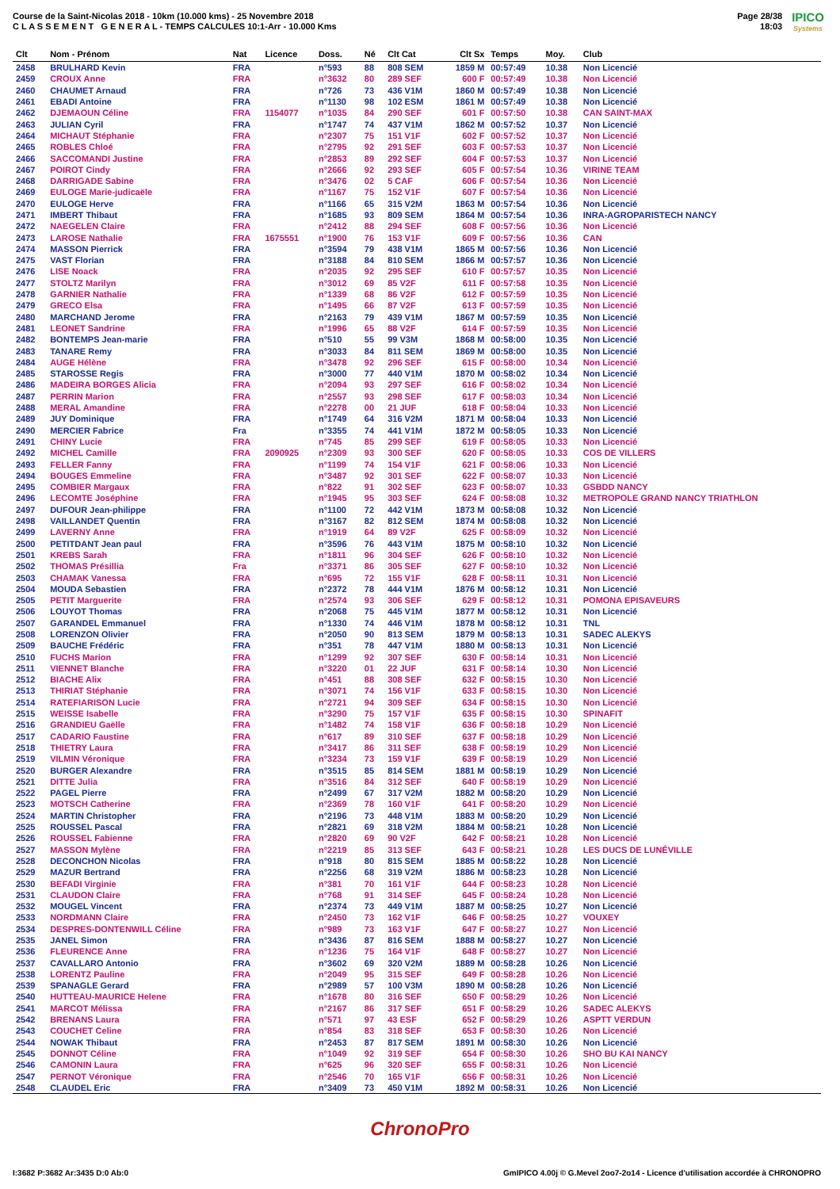Course de la Saint-Nicolas 2018 - 10km (10.000 kms) - 25 Novembre 2018
C L A S S E M E N T G E N E R A L - TEMPS CALCULES 10:1-Arr - 10.000 Kms
Page 28/38
18:03
IPICO
Systems
| Clt | Nom - Prénom | Nat | Licence | Doss. | Né | Clt Cat | Clt Sx | Temps | Moy. | Club |
| --- | --- | --- | --- | --- | --- | --- | --- | --- | --- | --- |
| 2458 | BRULHARD Kevin | FRA | | n°593 | 88 | 808 SEM | 1859 M | 00:57:49 | 10.38 | Non Licencié |
| 2459 | CROUX Anne | FRA | | n°3632 | 80 | 289 SEF | 600 F | 00:57:49 | 10.38 | Non Licencié |
| 2460 | CHAUMET Arnaud | FRA | | n°726 | 73 | 436 V1M | 1860 M | 00:57:49 | 10.38 | Non Licencié |
| 2461 | EBADI Antoine | FRA | | n°1130 | 98 | 102 ESM | 1861 M | 00:57:49 | 10.38 | Non Licencié |
| 2462 | DJEMAOUN Céline | FRA | 1154077 | n°1035 | 84 | 290 SEF | 601 F | 00:57:50 | 10.38 | CAN SAINT-MAX |
| 2463 | JULIAN Cyril | FRA | | n°1747 | 74 | 437 V1M | 1862 M | 00:57:52 | 10.37 | Non Licencié |
| 2464 | MICHAUT Stéphanie | FRA | | n°2307 | 75 | 151 V1F | 602 F | 00:57:52 | 10.37 | Non Licencié |
| 2465 | ROBLES Chloé | FRA | | n°2795 | 92 | 291 SEF | 603 F | 00:57:53 | 10.37 | Non Licencié |
| 2466 | SACCOMANDI Justine | FRA | | n°2853 | 89 | 292 SEF | 604 F | 00:57:53 | 10.37 | Non Licencié |
| 2467 | POIROT Cindy | FRA | | n°2666 | 92 | 293 SEF | 605 F | 00:57:54 | 10.36 | VIRINE TEAM |
| 2468 | DARRIGADE Sabine | FRA | | n°3476 | 02 | 5 CAF | 606 F | 00:57:54 | 10.36 | Non Licencié |
| 2469 | EULOGE Marie-judicaële | FRA | | n°1167 | 75 | 152 V1F | 607 F | 00:57:54 | 10.36 | Non Licencié |
| 2470 | EULOGE Herve | FRA | | n°1166 | 65 | 315 V2M | 1863 M | 00:57:54 | 10.36 | Non Licencié |
| 2471 | IMBERT Thibaut | FRA | | n°1685 | 93 | 809 SEM | 1864 M | 00:57:54 | 10.36 | INRA-AGROPARISTECH NANCY |
| 2472 | NAEGELEN Claire | FRA | | n°2412 | 88 | 294 SEF | 608 F | 00:57:56 | 10.36 | Non Licencié |
| 2473 | LAROSE Nathalie | FRA | 1675551 | n°1900 | 76 | 153 V1F | 609 F | 00:57:56 | 10.36 | CAN |
| 2474 | MASSON Pierrick | FRA | | n°3594 | 79 | 438 V1M | 1865 M | 00:57:56 | 10.36 | Non Licencié |
| 2475 | VAST Florian | FRA | | n°3188 | 84 | 810 SEM | 1866 M | 00:57:57 | 10.36 | Non Licencié |
| 2476 | LISE Noack | FRA | | n°2035 | 92 | 295 SEF | 610 F | 00:57:57 | 10.35 | Non Licencié |
| 2477 | STOLTZ Marilyn | FRA | | n°3012 | 69 | 85 V2F | 611 F | 00:57:58 | 10.35 | Non Licencié |
| 2478 | GARNIER Nathalie | FRA | | n°1339 | 68 | 86 V2F | 612 F | 00:57:59 | 10.35 | Non Licencié |
| 2479 | GRECO Elsa | FRA | | n°1495 | 66 | 87 V2F | 613 F | 00:57:59 | 10.35 | Non Licencié |
| 2480 | MARCHAND Jerome | FRA | | n°2163 | 79 | 439 V1M | 1867 M | 00:57:59 | 10.35 | Non Licencié |
| 2481 | LEONET Sandrine | FRA | | n°1996 | 65 | 88 V2F | 614 F | 00:57:59 | 10.35 | Non Licencié |
| 2482 | BONTEMPS Jean-marie | FRA | | n°510 | 55 | 99 V3M | 1868 M | 00:58:00 | 10.35 | Non Licencié |
| 2483 | TANARE Remy | FRA | | n°3033 | 84 | 811 SEM | 1869 M | 00:58:00 | 10.35 | Non Licencié |
| 2484 | AUGE Hélène | FRA | | n°3478 | 92 | 296 SEF | 615 F | 00:58:00 | 10.34 | Non Licencié |
| 2485 | STAROSSE Regis | FRA | | n°3000 | 77 | 440 V1M | 1870 M | 00:58:02 | 10.34 | Non Licencié |
| 2486 | MADEIRA BORGES Alicia | FRA | | n°2094 | 93 | 297 SEF | 616 F | 00:58:02 | 10.34 | Non Licencié |
| 2487 | PERRIN Marion | FRA | | n°2557 | 93 | 298 SEF | 617 F | 00:58:03 | 10.34 | Non Licencié |
| 2488 | MERAL Amandine | FRA | | n°2278 | 00 | 21 JUF | 618 F | 00:58:04 | 10.33 | Non Licencié |
| 2489 | JUY Dominique | FRA | | n°1749 | 64 | 316 V2M | 1871 M | 00:58:04 | 10.33 | Non Licencié |
| 2490 | MERCIER Fabrice | Fra | | n°3355 | 74 | 441 V1M | 1872 M | 00:58:05 | 10.33 | Non Licencié |
| 2491 | CHINY Lucie | FRA | | n°745 | 85 | 299 SEF | 619 F | 00:58:05 | 10.33 | Non Licencié |
| 2492 | MICHEL Camille | FRA | 2090925 | n°2309 | 93 | 300 SEF | 620 F | 00:58:05 | 10.33 | COS DE VILLERS |
| 2493 | FELLER Fanny | FRA | | n°1199 | 74 | 154 V1F | 621 F | 00:58:06 | 10.33 | Non Licencié |
| 2494 | BOUGES Emmeline | FRA | | n°3487 | 92 | 301 SEF | 622 F | 00:58:07 | 10.33 | Non Licencié |
| 2495 | COMBIER Margaux | FRA | | n°822 | 91 | 302 SEF | 623 F | 00:58:07 | 10.33 | GSBDD NANCY |
| 2496 | LECOMTE Joséphine | FRA | | n°1945 | 95 | 303 SEF | 624 F | 00:58:08 | 10.32 | METROPOLE GRAND NANCY TRIATHLON |
| 2497 | DUFOUR Jean-philippe | FRA | | n°1100 | 72 | 442 V1M | 1873 M | 00:58:08 | 10.32 | Non Licencié |
| 2498 | VAILLANDET Quentin | FRA | | n°3167 | 82 | 812 SEM | 1874 M | 00:58:08 | 10.32 | Non Licencié |
| 2499 | LAVERNY Anne | FRA | | n°1919 | 64 | 89 V2F | 625 F | 00:58:09 | 10.32 | Non Licencié |
| 2500 | PETITDANT Jean paul | FRA | | n°3596 | 76 | 443 V1M | 1875 M | 00:58:10 | 10.32 | Non Licencié |
| 2501 | KREBS Sarah | FRA | | n°1811 | 96 | 304 SEF | 626 F | 00:58:10 | 10.32 | Non Licencié |
| 2502 | THOMAS Présillia | Fra | | n°3371 | 86 | 305 SEF | 627 F | 00:58:10 | 10.32 | Non Licencié |
| 2503 | CHAMAK Vanessa | FRA | | n°695 | 72 | 155 V1F | 628 F | 00:58:11 | 10.31 | Non Licencié |
| 2504 | MOUDA Sebastien | FRA | | n°2372 | 78 | 444 V1M | 1876 M | 00:58:12 | 10.31 | Non Licencié |
| 2505 | PETIT Marguerite | FRA | | n°2574 | 93 | 306 SEF | 629 F | 00:58:12 | 10.31 | POMONA EPISAVEURS |
| 2506 | LOUYOT Thomas | FRA | | n°2068 | 75 | 445 V1M | 1877 M | 00:58:12 | 10.31 | Non Licencié |
| 2507 | GARANDEL Emmanuel | FRA | | n°1330 | 74 | 446 V1M | 1878 M | 00:58:12 | 10.31 | TNL |
| 2508 | LORENZON Olivier | FRA | | n°2050 | 90 | 813 SEM | 1879 M | 00:58:13 | 10.31 | SADEC ALEKYS |
| 2509 | BAUCHE Frédéric | FRA | | n°351 | 78 | 447 V1M | 1880 M | 00:58:13 | 10.31 | Non Licencié |
| 2510 | FUCHS Marion | FRA | | n°1299 | 92 | 307 SEF | 630 F | 00:58:14 | 10.31 | Non Licencié |
| 2511 | VIENNET Blanche | FRA | | n°3220 | 01 | 22 JUF | 631 F | 00:58:14 | 10.30 | Non Licencié |
| 2512 | BIACHE Alix | FRA | | n°451 | 88 | 308 SEF | 632 F | 00:58:15 | 10.30 | Non Licencié |
| 2513 | THIRIAT Stéphanie | FRA | | n°3071 | 74 | 156 V1F | 633 F | 00:58:15 | 10.30 | Non Licencié |
| 2514 | RATEFIARISON Lucie | FRA | | n°2721 | 94 | 309 SEF | 634 F | 00:58:15 | 10.30 | Non Licencié |
| 2515 | WEISSE Isabelle | FRA | | n°3290 | 75 | 157 V1F | 635 F | 00:58:15 | 10.30 | SPINAFIT |
| 2516 | GRANDIEU Gaëlle | FRA | | n°1482 | 74 | 158 V1F | 636 F | 00:58:18 | 10.29 | Non Licencié |
| 2517 | CADARIO Faustine | FRA | | n°617 | 89 | 310 SEF | 637 F | 00:58:18 | 10.29 | Non Licencié |
| 2518 | THIETRY Laura | FRA | | n°3417 | 86 | 311 SEF | 638 F | 00:58:19 | 10.29 | Non Licencié |
| 2519 | VILMIN Véronique | FRA | | n°3234 | 73 | 159 V1F | 639 F | 00:58:19 | 10.29 | Non Licencié |
| 2520 | BURGER Alexandre | FRA | | n°3515 | 85 | 814 SEM | 1881 M | 00:58:19 | 10.29 | Non Licencié |
| 2521 | DITTE Julia | FRA | | n°3516 | 84 | 312 SEF | 640 F | 00:58:19 | 10.29 | Non Licencié |
| 2522 | PAGEL Pierre | FRA | | n°2499 | 67 | 317 V2M | 1882 M | 00:58:20 | 10.29 | Non Licencié |
| 2523 | MOTSCH Catherine | FRA | | n°2369 | 78 | 160 V1F | 641 F | 00:58:20 | 10.29 | Non Licencié |
| 2524 | MARTIN Christopher | FRA | | n°2196 | 73 | 448 V1M | 1883 M | 00:58:20 | 10.29 | Non Licencié |
| 2525 | ROUSSEL Pascal | FRA | | n°2821 | 69 | 318 V2M | 1884 M | 00:58:21 | 10.28 | Non Licencié |
| 2526 | ROUSSEL Fabienne | FRA | | n°2820 | 69 | 90 V2F | 642 F | 00:58:21 | 10.28 | Non Licencié |
| 2527 | MASSON Mylène | FRA | | n°2219 | 85 | 313 SEF | 643 F | 00:58:21 | 10.28 | LES DUCS DE LUNÉVILLE |
| 2528 | DECONCHON Nicolas | FRA | | n°918 | 80 | 815 SEM | 1885 M | 00:58:22 | 10.28 | Non Licencié |
| 2529 | MAZUR Bertrand | FRA | | n°2256 | 68 | 319 V2M | 1886 M | 00:58:23 | 10.28 | Non Licencié |
| 2530 | BEFADI Virginie | FRA | | n°381 | 70 | 161 V1F | 644 F | 00:58:23 | 10.28 | Non Licencié |
| 2531 | CLAUDON Claire | FRA | | n°768 | 91 | 314 SEF | 645 F | 00:58:24 | 10.28 | Non Licencié |
| 2532 | MOUGEL Vincent | FRA | | n°2374 | 73 | 449 V1M | 1887 M | 00:58:25 | 10.27 | Non Licencié |
| 2533 | NORDMANN Claire | FRA | | n°2450 | 73 | 162 V1F | 646 F | 00:58:25 | 10.27 | VOUXEY |
| 2534 | DESPRES-DONTENWILL Céline | FRA | | n°989 | 73 | 163 V1F | 647 F | 00:58:27 | 10.27 | Non Licencié |
| 2535 | JANEL Simon | FRA | | n°3436 | 87 | 816 SEM | 1888 M | 00:58:27 | 10.27 | Non Licencié |
| 2536 | FLEURENCE Anne | FRA | | n°1236 | 75 | 164 V1F | 648 F | 00:58:27 | 10.27 | Non Licencié |
| 2537 | CAVALLARO Antonio | FRA | | n°3602 | 69 | 320 V2M | 1889 M | 00:58:28 | 10.26 | Non Licencié |
| 2538 | LORENTZ Pauline | FRA | | n°2049 | 95 | 315 SEF | 649 F | 00:58:28 | 10.26 | Non Licencié |
| 2539 | SPANAGLE Gerard | FRA | | n°2989 | 57 | 100 V3M | 1890 M | 00:58:28 | 10.26 | Non Licencié |
| 2540 | HUTTEAU-MAURICE Helene | FRA | | n°1678 | 80 | 316 SEF | 650 F | 00:58:29 | 10.26 | Non Licencié |
| 2541 | MARCOT Mélissa | FRA | | n°2167 | 86 | 317 SEF | 651 F | 00:58:29 | 10.26 | SADEC ALEKYS |
| 2542 | BRENANS Laura | FRA | | n°571 | 97 | 43 ESF | 652 F | 00:58:29 | 10.26 | ASPTT VERDUN |
| 2543 | COUCHET Celine | FRA | | n°854 | 83 | 318 SEF | 653 F | 00:58:30 | 10.26 | Non Licencié |
| 2544 | NOWAK Thibaut | FRA | | n°2453 | 87 | 817 SEM | 1891 M | 00:58:30 | 10.26 | Non Licencié |
| 2545 | DONNOT Céline | FRA | | n°1049 | 92 | 319 SEF | 654 F | 00:58:30 | 10.26 | SHO BU KAI NANCY |
| 2546 | CAMONIN Laura | FRA | | n°625 | 96 | 320 SEF | 655 F | 00:58:31 | 10.26 | Non Licencié |
| 2547 | PERNOT Véronique | FRA | | n°2546 | 70 | 165 V1F | 656 F | 00:58:31 | 10.26 | Non Licencié |
| 2548 | CLAUDEL Eric | FRA | | n°3409 | 73 | 450 V1M | 1892 M | 00:58:31 | 10.26 | Non Licencié |
ChronoPro
I:3682 P:3682 Ar:3435 D:0 Ab:0 GmIPICO 4.00j © G.Mevel 2oo7-2o14 - Licence d'utilisation accordée à CHRONOPRO